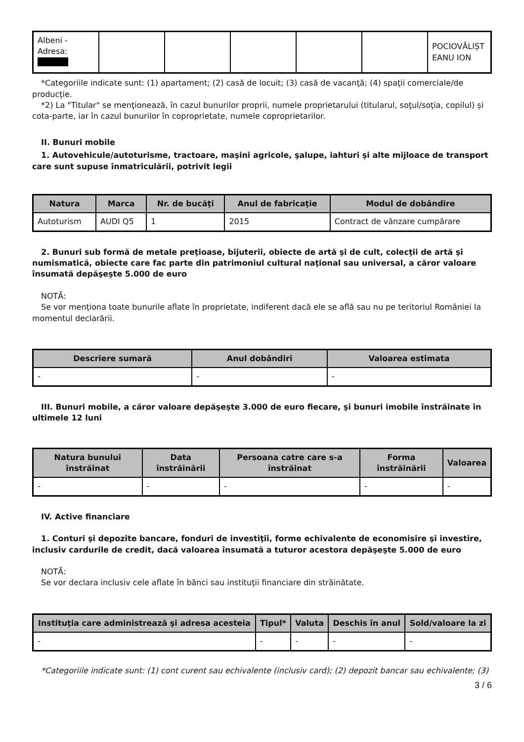| Albeni - Adresa: | | | | | | POCIOVĂLIȘT EANU ION |
*Categoriile indicate sunt: (1) apartament; (2) casă de locuit; (3) casă de vacanţă; (4) spaţii comerciale/de producţie.
*2) La "Titular" se menţionează, în cazul bunurilor proprii, numele proprietarului (titularul, soţul/soţia, copilul) și cota-parte, iar în cazul bunurilor în coproprietate, numele coproprietarilor.
II. Bunuri mobile
1. Autovehicule/autoturisme, tractoare, maşini agricole, şalupe, iahturi şi alte mijloace de transport care sunt supuse înmatriculării, potrivit legii
| Natura | Marca | Nr. de bucăţi | Anul de fabricaţie | Modul de dobândire |
| --- | --- | --- | --- | --- |
| Autoturism | AUDI Q5 | 1 | 2015 | Contract de vânzare cumpărare |
2. Bunuri sub formă de metale preţioase, bijuterii, obiecte de artă şi de cult, colecţii de artă şi numismatică, obiecte care fac parte din patrimoniul cultural naţional sau universal, a căror valoare însumată depăşeşte 5.000 de euro
NOTĂ:
Se vor menţiona toate bunurile aflate în proprietate, indiferent dacă ele se află sau nu pe teritoriul României la momentul declarării.
| Descriere sumară | Anul dobândiri | Valoarea estimata |
| --- | --- | --- |
| - | - | - |
III. Bunuri mobile, a căror valoare depăşeşte 3.000 de euro fiecare, şi bunuri imobile înstrăinate în ultimele 12 luni
| Natura bunului înstrăinat | Data înstrăinării | Persoana catre care s-a înstrăinat | Forma înstrăinării | Valoarea |
| --- | --- | --- | --- | --- |
| - | - | - | - | - |
IV. Active financiare
1. Conturi şi depozite bancare, fonduri de investiţii, forme echivalente de economisire şi investire, inclusiv cardurile de credit, dacă valoarea însumată a tuturor acestora depăşeşte 5.000 de euro
NOTĂ:
Se vor declara inclusiv cele aflate în bănci sau instituţii financiare din străinătate.
| Instituţia care administrează şi adresa acesteia | Tipul* | Valuta | Deschis în anul | Sold/valoare la zi |
| --- | --- | --- | --- | --- |
| - | - | - | - | - |
*Categoriile indicate sunt: (1) cont curent sau echivalente (inclusiv card); (2) depozit bancar sau echivalente; (3)
3 / 6